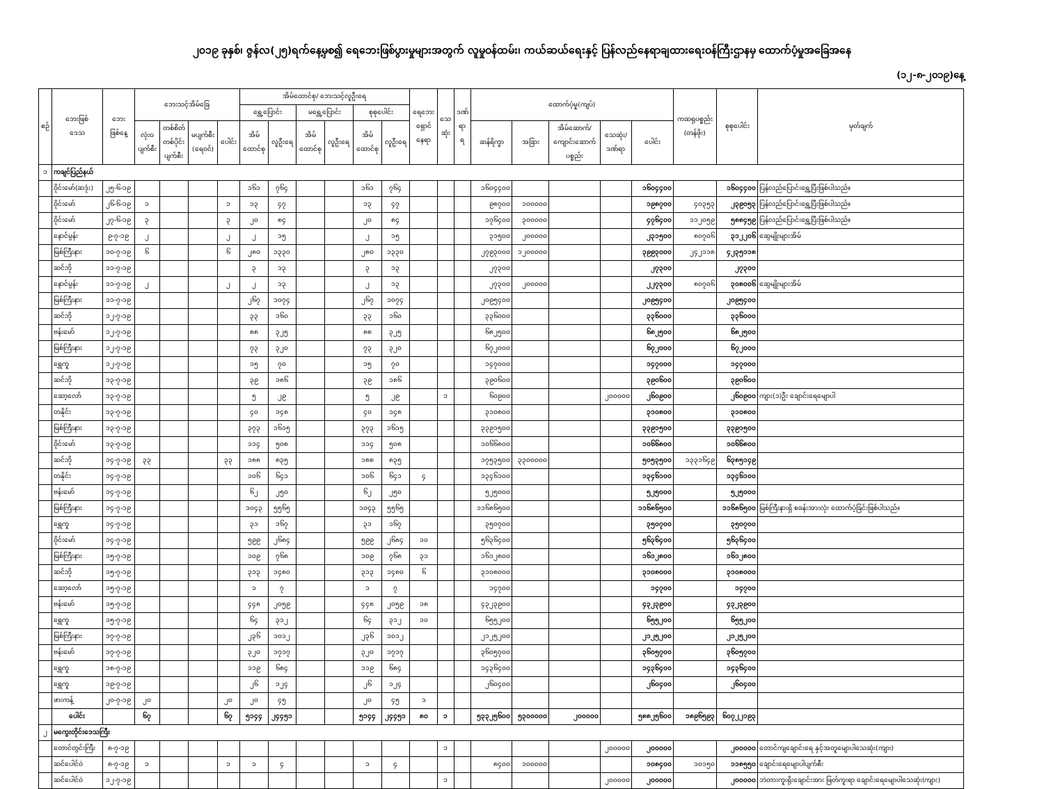၂၀၁၉ ခုနှစ်၊ ဇွန်လ(၂၅)ရက်နေ့မှစ၍ ရေဘေးဖြစ်ပွားမှုများအတွက် လူမှုဝန်ထမ်း၊ ကယ်ဆယ်ရေးနှင့် ပြန်လည်နေရာချထားရေးဝန်ကြီးဌာနမှ ထောက်ပံ့မှုအခြေအနေ
(၁၂-၈-၂၀၁၉)နေ့
| စဉ် | ဘေးဖြစ် ဒေသ | ဘေး ဖြစ်နေ့ | ဘေးသင့်အိမ်ခြေ | | | | အိမ်ထောင်စု/ ဘေးသင့်လူဦးရေ | | | | | | ရေဘေး ရှောင် နေရာ | သေ ဆုံး | ဒဏ် ရာ ရ | ထောက်ပံ့မှု(ကျပ်) | | | | | ကဆရုပစ္စည်း (တန်ဖိုး) | စုစုပေါင်း | မှတ်ချက် |
| --- | --- | --- | --- | --- | --- | --- | --- | --- | --- | --- | --- | --- | --- | --- | --- | --- | --- | --- | --- | --- | --- | --- | --- |
| | | | | | | | ရွှေ့ပြောင်း | | မရွှေ့ပြောင်း | | စုစုပေါင်း | | | | | | | | | | | | |
| | | | လုံးဝ ပျက်စီး | တစ်စိတ် တစ်ပိုင်း ပျက်စီး | မပျက်စီး (ရေဝင်) | ပေါင်း | အိမ် ထောင်စု | လူဦးရေ | အိမ် ထောင်စု | လူဦးရေ | အိမ် ထောင်စု | လူဦးရေ | | | | ဆန်ရိက္ခာ | အခြား | အိမ်ဆောက်/ ကျောင်းဆောက် ပစ္စည်း | သေဆုံး/ ဒဏ်ရာ | ပေါင်း | | | |
| ၁ | ကချင်ပြည်နယ် | | | | | | | | | | | | | | | | | | | | | | |
| | ဝိုင်းမော်(ဆဒုံး) | ၂၅-၆-၁၉ | | | | | ၁၆၁ | ၇၆၄ | | | ၁၆၁ | ၇၆၄ | | | | ၁၆၀၄၄၀၀ | | | | ၁၆၀၄၄၀၀ | | ၁၆၀၄၄၀၀ | ပြန်လည်ပြောင်းရွှေ့ပြီးဖြစ်ပါသည်။ |
| | ဝိုင်းမော် | ၂၆-၆-၁၉ | ၁ | | | ၁ | ၁၃ | ၄၇ | | | ၁၃ | ၄၇ | | | | ၉၈၇၀၀ | ၁၀၀၀၀၀ | | | ၁၉၈၇၀၀ | ၄၀၃၅၃ | ၂၃၉၀၅၃ | ပြန်လည်ပြောင်းရွှေ့ပြီးဖြစ်ပါသည်။ |
| | ဝိုင်းမော် | ၂၇-၆-၁၉ | ၃ | | | ၃ | ၂၀ | ၈၄ | | | ၂၀ | ၈၄ | | | | ၁၇၆၄၀၀ | ၃၀၀၀၀၀ | | | ၄၇၆၄၀၀ | ၁၁၂၀၅၉ | ၅၈၈၄၅၉ | ပြန်လည်ပြောင်းရွှေ့ပြီးဖြစ်ပါသည်။ |
| | နောင်မွန်း | ၉-၇-၁၉ | ၂ | | | ၂ | ၂ | ၁၅ | | | ၂ | ၁၅ | | | | ၃၁၅၀၀ | ၂၀၀၀၀၀ | | | ၂၃၁၅၀၀ | ၈၀၇၀၆ | ၃၁၂၂၀၆ | ဆွေမျိုးများအိမ် |
| | မြစ်ကြီးနား | ၁၀-၇-၁၉ | ၆ | | | ၆ | ၂၈၀ | ၁၃၃၀ | | | ၂၈၀ | ၁၃၃၀ | | | | ၂၇၉၃၀၀၀ | ၁၂၀၀၀၀၀ | | | ၃၉၉၃၀၀၀ | ၂၄၂၁၁၈ | ၄၂၃၅၁၁၈ | |
| | ဆင်ဘို | ၁၁-၇-၁၉ | | | | | ၃ | ၁၃ | | | ၃ | ၁၃ | | | | ၂၇၃၀၀ | | | | ၂၇၃၀၀ | | ၂၇၃၀၀ | |
| | နောင်မွန်း | ၁၁-၇-၁၉ | ၂ | | | ၂ | ၂ | ၁၃ | | | ၂ | ၁၃ | | | | ၂၇၃၀၀ | ၂၀၀၀၀၀ | | | ၂၂၇၃၀၀ | ၈၀၇၀၆ | ၃၀၈၀၀၆ | ဆွေမျိုးများအိမ် |
| | မြစ်ကြီးနား | ၁၁-၇-၁၉ | | | | | ၂၆၇ | ၁၀၇၄ | | | ၂၆၇ | ၁၀၇၄ | | | | ၂၀၉၅၄၀၀ | | | | ၂၀၉၅၄၀၀ | | ၂၀၉၅၄၀၀ | |
| | ဆင်ဘို | ၁၂-၇-၁၉ | | | | | ၃၃ | ၁၆၀ | | | ၃၃ | ၁၆၀ | | | | ၃၃၆၀၀၀ | | | | ၃၃၆၀၀၀ | | ၃၃၆၀၀၀ | |
| | ဗန်းမော် | ၁၂-၇-၁၉ | | | | | ၈၈ | ၃၂၅ | | | ၈၈ | ၃၂၅ | | | | ၆၈၂၅၀၀ | | | | ၆၈၂၅၀၀ | | ၆၈၂၅၀၀ | |
| | မြစ်ကြီးနား | ၁၂-၇-၁၉ | | | | | ၇၃ | ၃၂၀ | | | ၇၃ | ၃၂၀ | | | | ၆၇၂၀၀၀ | | | | ၆၇၂၀၀၀ | | ၆၇၂၀၀၀ | |
| | ရွှေကူ | ၁၂-၇-၁၉ | | | | | ၁၅ | ၇၀ | | | ၁၅ | ၇၀ | | | | ၁၄၇၀၀၀ | | | | ၁၄၇၀၀၀ | | ၁၄၇၀၀၀ | |
| | ဆင်ဘို | ၁၃-၇-၁၉ | | | | | ၃၉ | ၁၈၆ | | | ၃၉ | ၁၈၆ | | | | ၃၉၀၆၀၀ | | | | ၃၉၀၆၀၀ | | ၃၉၀၆၀၀ | |
| | ဆော့လော် | ၁၃-၇-၁၉ | | | | | ၅ | ၂၉ | | | ၅ | ၂၉ | | ၁ | | ၆၀၉၀၀ | | | ၂၀၀၀၀၀ | ၂၆၀၉၀၀ | | ၂၆၀၉၀၀ | ကျား(၁)ဦး ချောင်းရေမျောပါ |
| | တနိုင်း | ၁၃-၇-၁၉ | | | | | ၄၀ | ၁၄၈ | | | ၄၀ | ၁၄၈ | | | | ၃၁၀၈၀၀ | | | | ၃၁၀၈၀၀ | | ၃၁၀၈၀၀ | |
| | မြစ်ကြီးနား | ၁၃-၇-၁၉ | | | | | ၃၇၃ | ၁၆၁၅ | | | ၃၇၃ | ၁၆၁၅ | | | | ၃၃၉၁၅၀၀ | | | | ၃၃၉၁၅၀၀ | | ၃၃၉၁၅၀၀ | |
| | ဝိုင်းမော် | ၁၃-၇-၁၉ | | | | | ၁၁၄ | ၅၀၈ | | | ၁၁၄ | ၅၀၈ | | | | ၁၀၆၆၈၀၀ | | | | ၁၀၆၆၈၀၀ | | ၁၀၆၆၈၀၀ | |
| | ဆင်ဘို | ၁၄-၇-၁၉ | ၃၃ | | | ၃၃ | ၁၈၈ | ၈၃၅ | | | ၁၈၈ | ၈၃၅ | | | | ၁၇၅၃၅၀၀ | ၃၃၀၀၀၀၀ | | | ၅၀၅၃၅၀၀ | ၁၃၃၁၆၄၉ | ၆၃၈၅၁၄၉ | |
| | တနိုင်း | ၁၄-၇-၁၉ | | | | | ၁၀၆ | ၆၄၁ | | | ၁၀၆ | ၆၄၁ | ၄ | | | ၁၃၄၆၁၀၀ | | | | ၁၃၄၆၁၀၀ | | ၁၃၄၆၁၀၀ | |
| | ဗန်းမော် | ၁၄-၇-၁၉ | | | | | ၆၂ | ၂၅၀ | | | ၆၂ | ၂၅၀ | | | | ၅၂၅၀၀၀ | | | | ၅၂၅၀၀၀ | | ၅၂၅၀၀၀ | |
| | မြစ်ကြီးနား | ၁၄-၇-၁၉ | | | | | ၁၀၄၃ | ၅၅၆၅ | | | ၁၀၄၃ | ၅၅၆၅ | | | | ၁၁၆၈၆၅၀၀ | | | | ၁၁၆၈၆၅၀၀ | | ၁၁၆၈၆၅၀၀ | မြစ်ကြီးနားရှိ စခန်းအားလုံး ထောက်ပံ့ခြင်းဖြစ်ပါသည်။ |
| | ရွှေကူ | ၁၄-၇-၁၉ | | | | | ၃၁ | ၁၆၇ | | | ၃၁ | ၁၆၇ | | | | ၃၅၀၇၀၀ | | | | ၃၅၀၇၀၀ | | ၃၅၀၇၀၀ | |
| | ဝိုင်းမော် | ၁၄-၇-၁၉ | | | | | ၅၉၉ | ၂၆၈၄ | | | ၅၉၉ | ၂၆၈၄ | ၁၀ | | | ၅၆၃၆၄၀၀ | | | | ၅၆၃၆၄၀၀ | | ၅၆၃၆၄၀၀ | |
| | မြစ်ကြီးနား | ၁၅-၇-၁၉ | | | | | ၁၀၉ | ၇၆၈ | | | ၁၀၉ | ၇၆၈ | ၃၁ | | | ၁၆၁၂၈၀၀ | | | | ၁၆၁၂၈၀၀ | | ၁၆၁၂၈၀၀ | |
| | ဆင်ဘို | ၁၅-၇-၁၉ | | | | | ၃၁၃ | ၁၄၈၀ | | | ၃၁၃ | ၁၄၈၀ | ၆ | | | ၃၁၀၈၀၀၀ | | | | ၃၁၀၈၀၀၀ | | ၃၁၀၈၀၀၀ | |
| | ဆော့လော် | ၁၅-၇-၁၉ | | | | | ၁ | ၇ | | | ၁ | ၇ | | | | ၁၄၇၀၀ | | | | ၁၄၇၀၀ | | ၁၄၇၀၀ | |
| | ဗန်းမော် | ၁၅-၇-၁၉ | | | | | ၄၄၈ | ၂၀၅၉ | | | ၄၄၈ | ၂၀၅၉ | ၁၈ | | | ၄၃၂၃၉၀၀ | | | | ၄၃၂၃၉၀၀ | | ၄၃၂၃၉၀၀ | |
| | ရွှေကူ | ၁၅-၇-၁၉ | | | | | ၆၄ | ၃၁၂ | | | ၆၄ | ၃၁၂ | ၁၀ | | | ၆၅၅၂၀၀ | | | | ၆၅၅၂၀၀ | | ၆၅၅၂၀၀ | |
| | မြစ်ကြီးနား | ၁၇-၇-၁၉ | | | | | ၂၃၆ | ၁၀၁၂ | | | ၂၃၆ | ၁၀၁၂ | | | | ၂၁၂၅၂၀၀ | | | | ၂၁၂၅၂၀၀ | | ၂၁၂၅၂၀၀ | |
| | ဗန်းမော် | ၁၇-၇-၁၉ | | | | | ၃၂၀ | ၁၇၁၇ | | | ၃၂၀ | ၁၇၁၇ | | | | ၃၆၀၅၇၀၀ | | | | ၃၆၀၅၇၀၀ | | ၃၆၀၅၇၀၀ | |
| | ရွှေကူ | ၁၈-၇-၁၉ | | | | | ၁၁၉ | ၆၈၄ | | | ၁၁၉ | ၆၈၄ | | | | ၁၄၃၆၄၀၀ | | | | ၁၄၃၆၄၀၀ | | ၁၄၃၆၄၀၀ | |
| | ရွှေကူ | ၁၉-၇-၁၉ | | | | | ၂၆ | ၁၂၄ | | | ၂၆ | ၁၂၄ | | | | ၂၆၀၄၀၀ | | | | ၂၆၀၄၀၀ | | ၂၆၀၄၀၀ | |
| | ဖားကန့် | ၂၀-၇-၁၉ | ၂၀ | | | ၂၀ | ၂၀ | ၄၅ | | | ၂၀ | ၄၅ | ၁ | | | | | | | | | | |
| | ပေါင်း | | ၆၇ | | | ၆၇ | ၅၁၄၄ | ၂၄၄၅၁ | | | ၅၁၄၄ | ၂၄၄၅၁ | ၈၀ | ၁ | | ၅၃၃၂၅၆၀၀ | ၅၃၀၀၀၀၀ | ၂၀၀၀၀၀ | | ၅၈၈၂၅၆၀၀ | ၁၈၉၆၅၉၃ | ၆၀၇၂၂၁၉၃ | |
| ၂ | မကွေးတိုင်းဒေသကြီး | | | | | | | | | | | | | | | | | | | | | | |
| | တောင်တွင်းကြီး | ၈-၇-၁၉ | | | | | | | | | | | | ၁ | | | | | ၂၀၀၀၀၀ | ၂၀၀၀၀၀ | | ၂၀၀၀၀၀ | တောင်ကျချောင်းရေ နှင့်အတူမျောပါသေဆုံး(ကျား) |
| | ဆင်ပေါင်ဝဲ | ၈-၇-၁၉ | ၁ | | | ၁ | ၁ | ၄ | | | ၁ | ၄ | | | | ၈၄၀၀ | ၁၀၀၀၀၀ | | | ၁၀၈၄၀၀ | ၁၀၁၅၀ | ၁၁၈၅၅၀ | ချောင်းရေမျောပါပျက်စီး |
| | ဆင်ပေါင်ဝဲ | ၁၂-၇-၁၉ | | | | | | | | | | | | ၁ | | | | | ၂၀၀၀၀၀ | ၂၀၀၀၀၀ | | ၂၀၀၀၀၀ | ဘဲတားကူးရိုးချောင်းအား ဖြတ်ကူးရာ ချောင်းရေမျောပါသေဆုံး(ကျား) |